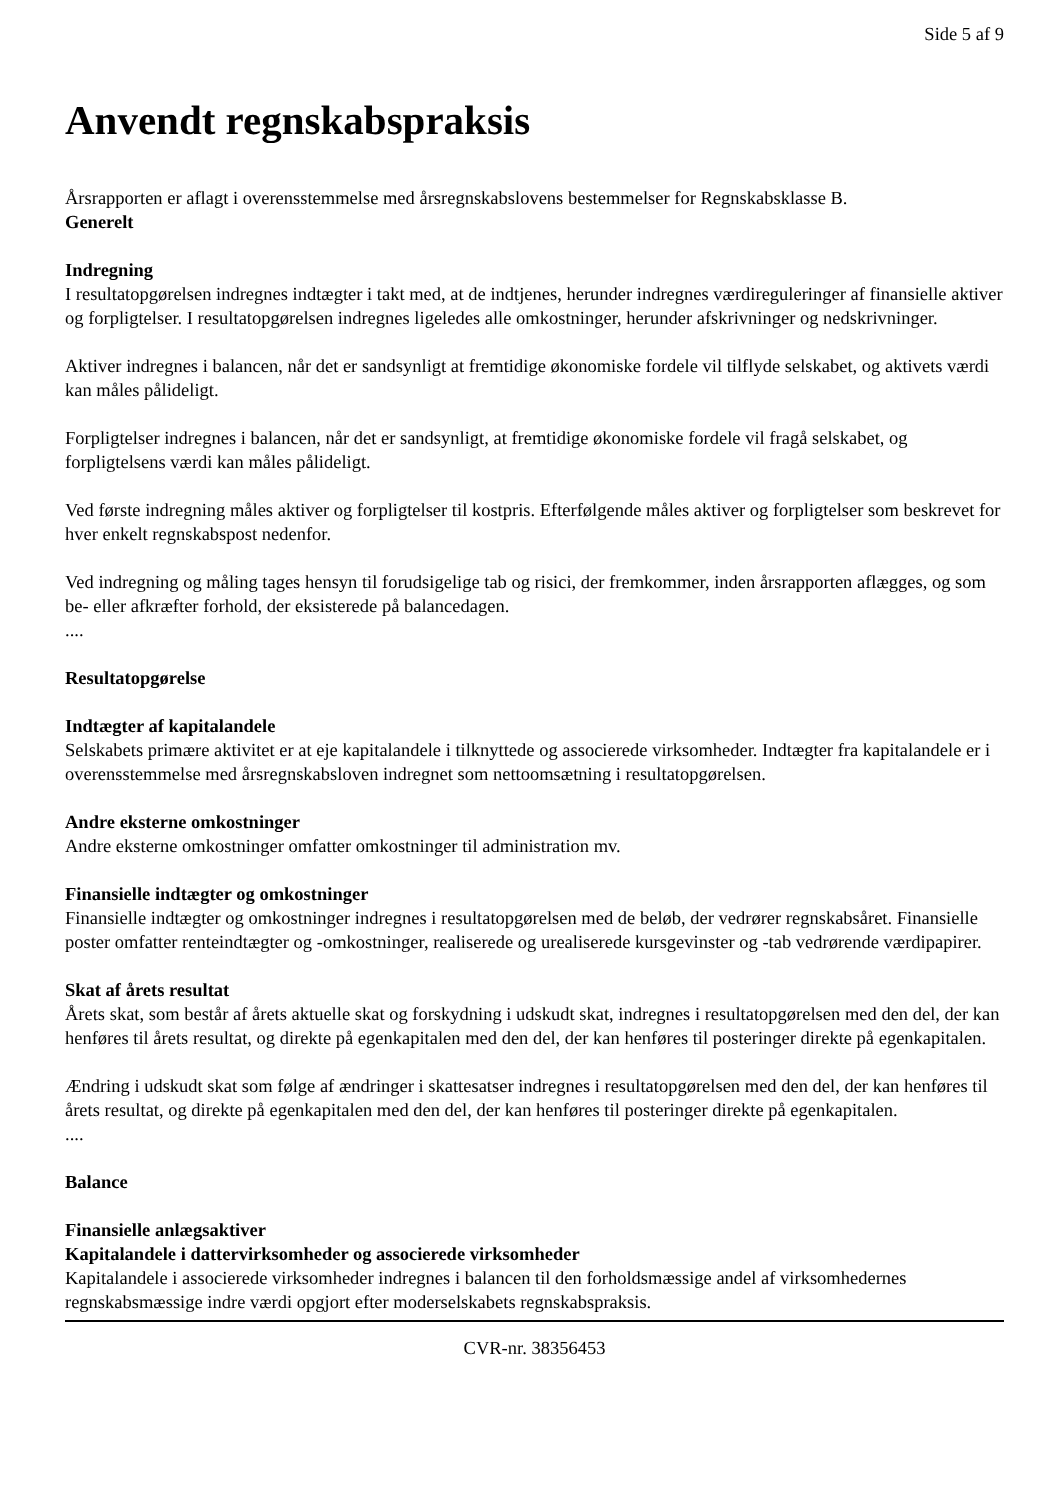Side 5 af 9
Anvendt regnskabspraksis
Årsrapporten er aflagt i overensstemmelse med årsregnskabslovens bestemmelser for Regnskabsklasse B.
Generelt
Indregning
I resultatopgørelsen indregnes indtægter i takt med, at de indtjenes, herunder indregnes værdireguleringer af finansielle aktiver og forpligtelser. I resultatopgørelsen indregnes ligeledes alle omkostninger, herunder afskrivninger og nedskrivninger.
Aktiver indregnes i balancen, når det er sandsynligt at fremtidige økonomiske fordele vil tilflyde selskabet, og aktivets værdi kan måles pålideligt.
Forpligtelser indregnes i balancen, når det er sandsynligt, at fremtidige økonomiske fordele vil fragå selskabet, og forpligtelsens værdi kan måles pålideligt.
Ved første indregning måles aktiver og forpligtelser til kostpris. Efterfølgende måles aktiver og forpligtelser som beskrevet for hver enkelt regnskabspost nedenfor.
Ved indregning og måling tages hensyn til forudsigelige tab og risici, der fremkommer, inden årsrapporten aflægges, og som be- eller afkræfter forhold, der eksisterede på balancedagen.
....
Resultatopgørelse
Indtægter af kapitalandele
Selskabets primære aktivitet er at eje kapitalandele i tilknyttede og associerede virksomheder. Indtægter fra kapitalandele er i overensstemmelse med årsregnskabsloven indregnet som nettoomsætning i resultatopgørelsen.
Andre eksterne omkostninger
Andre eksterne omkostninger omfatter omkostninger til administration mv.
Finansielle indtægter og omkostninger
Finansielle indtægter og omkostninger indregnes i resultatopgørelsen med de beløb, der vedrører regnskabsåret. Finansielle poster omfatter renteindtægter og -omkostninger, realiserede og urealiserede kursgevinster og -tab vedrørende værdipapirer.
Skat af årets resultat
Årets skat, som består af årets aktuelle skat og forskydning i udskudt skat, indregnes i resultatopgørelsen med den del, der kan henføres til årets resultat, og direkte på egenkapitalen med den del, der kan henføres til posteringer direkte på egenkapitalen.
Ændring i udskudt skat som følge af ændringer i skattesatser indregnes i resultatopgørelsen med den del, der kan henføres til årets resultat, og direkte på egenkapitalen med den del, der kan henføres til posteringer direkte på egenkapitalen.
....
Balance
Finansielle anlægsaktiver
Kapitalandele i dattervirksomheder og associerede virksomheder
Kapitalandele i associerede virksomheder indregnes i balancen til den forholdsmæssige andel af virksomhedernes regnskabsmæssige indre værdi opgjort efter moderselskabets regnskabspraksis.
CVR-nr. 38356453